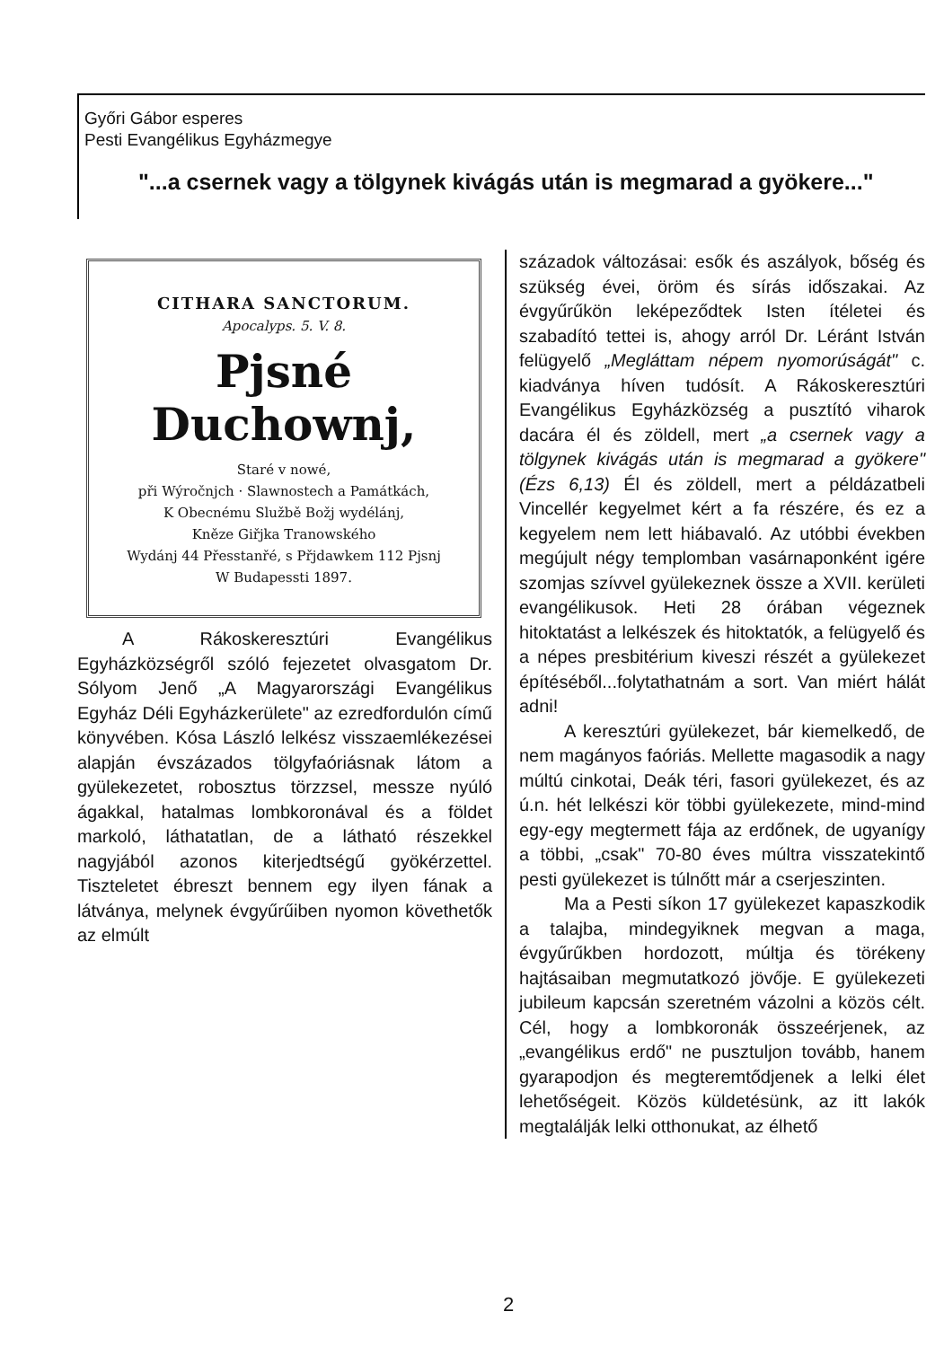Győri Gábor esperes
Pesti Evangélikus Egyházmegye
"...a csernek vagy a tölgynek kivágás után is megmarad a gyökere..."
CITHARA SANCTORUM.
Apocalyps. 5. V. 8.
Pjsné Duchownj,
Staré v nowé,
při Wýročnjch · Slawnostech a Památkách,
K Obecnému Službě Božj wydélánj,
Kněze Giřjka Tranowského
Wydánj 44 Přesstanřé, s Přjdawkem 112 Pjsnj
W Budapessti 1897.
A Rákoskeresztúri Evangélikus Egyházközségről szóló fejezetet olvasgatom Dr. Sólyom Jenő „A Magyarországi Evangélikus Egyház Déli Egyházkerülete" az ezredfordulón című könyvében. Kósa László lelkész visszaemlékezései alapján évszázados tölgyfaóriásnak látom a gyülekezetet, robosztus törzzsel, messze nyúló ágakkal, hatalmas lombkoronával és a földet markoló, láthatatlan, de a látható részekkel nagyjából azonos kiterjedtségű gyökérzettel. Tiszteletet ébreszt bennem egy ilyen fának a látványa, melynek évgyűrűiben nyomon követhetők az elmúlt
századok változásai: esők és aszályok, bőség és szükség évei, öröm és sírás időszakai. Az évgyűrűkön leképeződtek Isten ítéletei és szabadító tettei is, ahogy arról Dr. Léránt István felügyelő „Megláttam népem nyomorúságát" c. kiadványa híven tudósít. A Rákoskeresztúri Evangélikus Egyházközség a pusztító viharok dacára él és zöldell, mert „a csernek vagy a tölgynek kivágás után is megmarad a gyökere" (Ézs 6,13) Él és zöldell, mert a példázatbeli Vincellér kegyelmet kért a fa részére, és ez a kegyelem nem lett hiábavaló. Az utóbbi években megújult négy templomban vasárnaponként igére szomjas szívvel gyülekeznek össze a XVII. kerületi evangélikusok. Heti 28 órában végeznek hitoktatást a lelkészek és hitoktatók, a felügyelő és a népes presbitérium kiveszi részét a gyülekezet építéséből...folytathatnám a sort. Van miért hálát adni!
A keresztúri gyülekezet, bár kiemelkedő, de nem magányos faóriás. Mellette magasodik a nagy múltú cinkotai, Deák téri, fasori gyülekezet, és az ú.n. hét lelkészi kör többi gyülekezete, mind-mind egy-egy megtermett fája az erdőnek, de ugyanígy a többi, „csak" 70-80 éves múltra visszatekintő pesti gyülekezet is túlnőtt már a cserjeszinten.
Ma a Pesti síkon 17 gyülekezet kapaszkodik a talajba, mindegyiknek megvan a maga, évgyűrűkben hordozott, múltja és törékeny hajtásaiban megmutatkozó jövője. E gyülekezeti jubileum kapcsán szeretném vázolni a közös célt. Cél, hogy a lombkoronák összeérjenek, az „evangélikus erdő" ne pusztuljon tovább, hanem gyarapodjon és megteremtődjenek a lelki élet lehetőségeit. Közös küldetésünk, az itt lakók megtalálják lelki otthonukat, az élhető
2